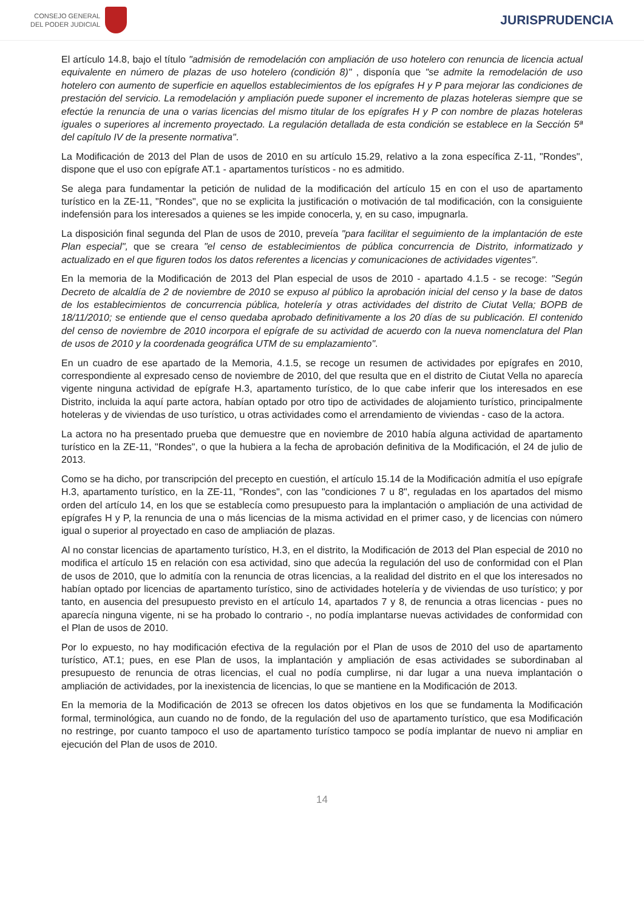CONSEJO GENERAL
DEL PODER JUDICIAL
JURISPRUDENCIA
El artículo 14.8, bajo el título "admisión de remodelación con ampliación de uso hotelero con renuncia de licencia actual equivalente en número de plazas de uso hotelero (condición 8)" , disponía que "se admite la remodelación de uso hotelero con aumento de superficie en aquellos establecimientos de los epígrafes H y P para mejorar las condiciones de prestación del servicio. La remodelación y ampliación puede suponer el incremento de plazas hoteleras siempre que se efectúe la renuncia de una o varias licencias del mismo titular de los epígrafes H y P con nombre de plazas hoteleras iguales o superiores al incremento proyectado. La regulación detallada de esta condición se establece en la Sección 5ª del capítulo IV de la presente normativa".
La Modificación de 2013 del Plan de usos de 2010 en su artículo 15.29, relativo a la zona específica Z-11, "Rondes", dispone que el uso con epígrafe AT.1 - apartamentos turísticos - no es admitido.
Se alega para fundamentar la petición de nulidad de la modificación del artículo 15 en con el uso de apartamento turístico en la ZE-11, "Rondes", que no se explicita la justificación o motivación de tal modificación, con la consiguiente indefensión para los interesados a quienes se les impide conocerla, y, en su caso, impugnarla.
La disposición final segunda del Plan de usos de 2010, preveía "para facilitar el seguimiento de la implantación de este Plan especial", que se creara "el censo de establecimientos de pública concurrencia de Distrito, informatizado y actualizado en el que figuren todos los datos referentes a licencias y comunicaciones de actividades vigentes".
En la memoria de la Modificación de 2013 del Plan especial de usos de 2010 - apartado 4.1.5 - se recoge: "Según Decreto de alcaldía de 2 de noviembre de 2010 se expuso al público la aprobación inicial del censo y la base de datos de los establecimientos de concurrencia pública, hotelería y otras actividades del distrito de Ciutat Vella; BOPB de 18/11/2010; se entiende que el censo quedaba aprobado definitivamente a los 20 días de su publicación. El contenido del censo de noviembre de 2010 incorpora el epígrafe de su actividad de acuerdo con la nueva nomenclatura del Plan de usos de 2010 y la coordenada geográfica UTM de su emplazamiento".
En un cuadro de ese apartado de la Memoria, 4.1.5, se recoge un resumen de actividades por epígrafes en 2010, correspondiente al expresado censo de noviembre de 2010, del que resulta que en el distrito de Ciutat Vella no aparecía vigente ninguna actividad de epígrafe H.3, apartamento turístico, de lo que cabe inferir que los interesados en ese Distrito, incluida la aquí parte actora, habían optado por otro tipo de actividades de alojamiento turístico, principalmente hoteleras y de viviendas de uso turístico, u otras actividades como el arrendamiento de viviendas - caso de la actora.
La actora no ha presentado prueba que demuestre que en noviembre de 2010 había alguna actividad de apartamento turístico en la ZE-11, "Rondes", o que la hubiera a la fecha de aprobación definitiva de la Modificación, el 24 de julio de 2013.
Como se ha dicho, por transcripción del precepto en cuestión, el artículo 15.14 de la Modificación admitía el uso epígrafe H.3, apartamento turístico, en la ZE-11, "Rondes", con las "condiciones 7 u 8", reguladas en los apartados del mismo orden del artículo 14, en los que se establecía como presupuesto para la implantación o ampliación de una actividad de epígrafes H y P, la renuncia de una o más licencias de la misma actividad en el primer caso, y de licencias con número igual o superior al proyectado en caso de ampliación de plazas.
Al no constar licencias de apartamento turístico, H.3, en el distrito, la Modificación de 2013 del Plan especial de 2010 no modifica el artículo 15 en relación con esa actividad, sino que adecúa la regulación del uso de conformidad con el Plan de usos de 2010, que lo admitía con la renuncia de otras licencias, a la realidad del distrito en el que los interesados no habían optado por licencias de apartamento turístico, sino de actividades hotelería y de viviendas de uso turístico; y por tanto, en ausencia del presupuesto previsto en el artículo 14, apartados 7 y 8, de renuncia a otras licencias - pues no aparecía ninguna vigente, ni se ha probado lo contrario -, no podía implantarse nuevas actividades de conformidad con el Plan de usos de 2010.
Por lo expuesto, no hay modificación efectiva de la regulación por el Plan de usos de 2010 del uso de apartamento turístico, AT.1; pues, en ese Plan de usos, la implantación y ampliación de esas actividades se subordinaban al presupuesto de renuncia de otras licencias, el cual no podía cumplirse, ni dar lugar a una nueva implantación o ampliación de actividades, por la inexistencia de licencias, lo que se mantiene en la Modificación de 2013.
En la memoria de la Modificación de 2013 se ofrecen los datos objetivos en los que se fundamenta la Modificación formal, terminológica, aun cuando no de fondo, de la regulación del uso de apartamento turístico, que esa Modificación no restringe, por cuanto tampoco el uso de apartamento turístico tampoco se podía implantar de nuevo ni ampliar en ejecución del Plan de usos de 2010.
14